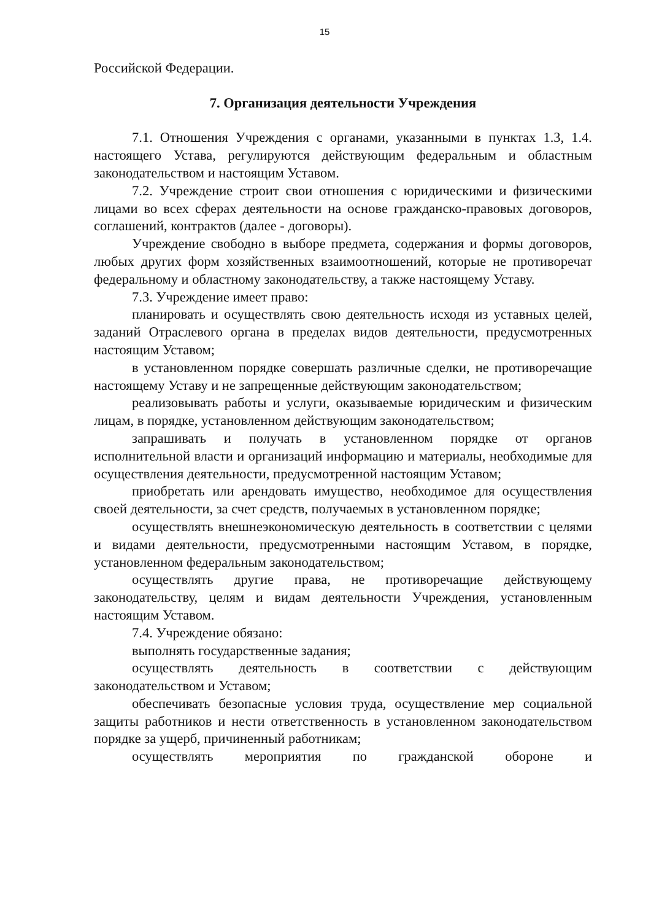15
Российской Федерации.
7. Организация деятельности Учреждения
7.1. Отношения Учреждения с органами, указанными в пунктах 1.3, 1.4. настоящего Устава, регулируются действующим федеральным и областным законодательством и настоящим Уставом.
7.2. Учреждение строит свои отношения с юридическими и физическими лицами во всех сферах деятельности на основе гражданско-правовых договоров, соглашений, контрактов (далее - договоры).
Учреждение свободно в выборе предмета, содержания и формы договоров, любых других форм хозяйственных взаимоотношений, которые не противоречат федеральному и областному законодательству, а также настоящему Уставу.
7.3. Учреждение имеет право:
планировать и осуществлять свою деятельность исходя из уставных целей, заданий Отраслевого органа в пределах видов деятельности, предусмотренных настоящим Уставом;
в установленном порядке совершать различные сделки, не противоречащие настоящему Уставу и не запрещенные действующим законодательством;
реализовывать работы и услуги, оказываемые юридическим и физическим лицам, в порядке, установленном действующим законодательством;
запрашивать и получать в установленном порядке от органов исполнительной власти и организаций информацию и материалы, необходимые для осуществления деятельности, предусмотренной настоящим Уставом;
приобретать или арендовать имущество, необходимое для осуществления своей деятельности, за счет средств, получаемых в установленном порядке;
осуществлять внешнеэкономическую деятельность в соответствии с целями и видами деятельности, предусмотренными настоящим Уставом, в порядке, установленном федеральным законодательством;
осуществлять другие права, не противоречащие действующему законодательству, целям и видам деятельности Учреждения, установленным настоящим Уставом.
7.4. Учреждение обязано:
выполнять государственные задания;
осуществлять деятельность в соответствии с действующим законодательством и Уставом;
обеспечивать безопасные условия труда, осуществление мер социальной защиты работников и нести ответственность в установленном законодательством порядке за ущерб, причиненный работникам;
осуществлять мероприятия по гражданской обороне и